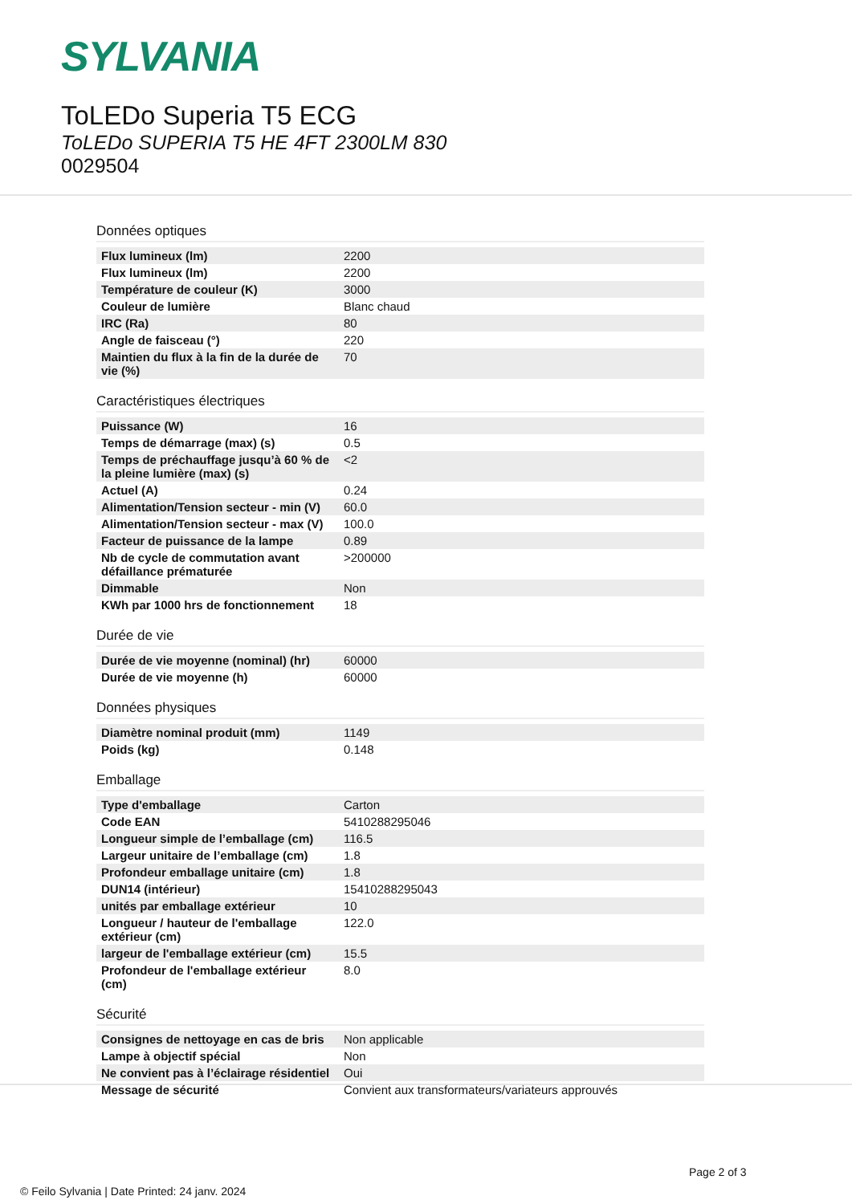SYLVANIA
ToLEDo Superia T5 ECG
ToLEDo SUPERIA T5 HE 4FT 2300LM 830
0029504
Données optiques
| Flux lumineux (lm) | 2200 |
| Flux lumineux (lm) | 2200 |
| Température de couleur (K) | 3000 |
| Couleur de lumière | Blanc chaud |
| IRC (Ra) | 80 |
| Angle de faisceau (°) | 220 |
| Maintien du flux à la fin de la durée de vie (%) | 70 |
Caractéristiques électriques
| Puissance (W) | 16 |
| Temps de démarrage (max) (s) | 0.5 |
| Temps de préchauffage jusqu’à 60 % de la pleine lumière (max) (s) | <2 |
| Actuel (A) | 0.24 |
| Alimentation/Tension secteur - min (V) | 60.0 |
| Alimentation/Tension secteur - max (V) | 100.0 |
| Facteur de puissance de la lampe | 0.89 |
| Nb de cycle de commutation avant défaillance prématurée | >200000 |
| Dimmable | Non |
| KWh par 1000 hrs de fonctionnement | 18 |
Durée de vie
| Durée de vie moyenne (nominal) (hr) | 60000 |
| Durée de vie moyenne (h) | 60000 |
Données physiques
| Diamètre nominal produit (mm) | 1149 |
| Poids (kg) | 0.148 |
Emballage
| Type d'emballage | Carton |
| Code EAN | 5410288295046 |
| Longueur simple de l’emballage (cm) | 116.5 |
| Largeur unitaire de l’emballage (cm) | 1.8 |
| Profondeur emballage unitaire (cm) | 1.8 |
| DUN14 (intérieur) | 15410288295043 |
| unités par emballage extérieur | 10 |
| Longueur / hauteur de l'emballage extérieur (cm) | 122.0 |
| largeur de l'emballage extérieur (cm) | 15.5 |
| Profondeur de l'emballage extérieur (cm) | 8.0 |
Sécurité
| Consignes de nettoyage en cas de bris | Non applicable |
| Lampe à objectif spécial | Non |
| Ne convient pas à l’éclairage résidentiel | Oui |
| Message de sécurité | Convient aux transformateurs/variateurs approuvés |
Page 2 of 3
© Feilo Sylvania | Date Printed: 24 janv. 2024